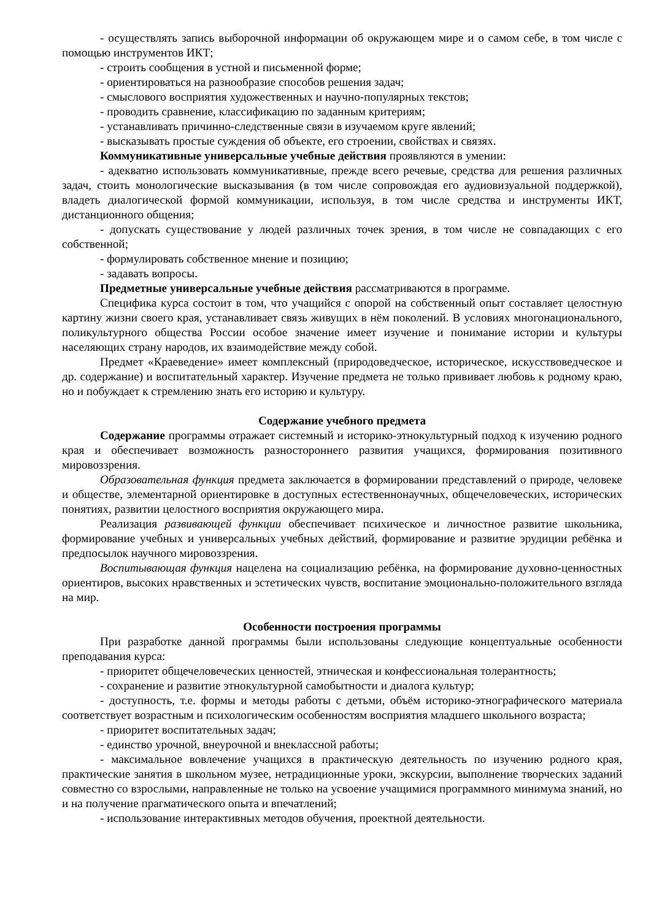- осуществлять запись выборочной информации об окружающем мире и о самом себе, в том числе с помощью инструментов ИКТ;
- строить сообщения в устной и письменной форме;
- ориентироваться на разнообразие способов решения задач;
- смыслового восприятия художественных и научно-популярных текстов;
- проводить сравнение, классификацию по заданным критериям;
- устанавливать причинно-следственные связи в изучаемом круге явлений;
- высказывать простые суждения об объекте, его строении, свойствах и связях.
Коммуникативные универсальные учебные действия проявляются в умении:
- адекватно использовать коммуникативные, прежде всего речевые, средства для решения различных задач, стоить монологические высказывания (в том числе сопровождая его аудиовизуальной поддержкой), владеть диалогической формой коммуникации, используя, в том числе средства и инструменты ИКТ, дистанционного общения;
- допускать существование у людей различных точек зрения, в том числе не совпадающих с его собственной;
- формулировать собственное мнение и позицию;
- задавать вопросы.
Предметные универсальные учебные действия рассматриваются в программе.
Специфика курса состоит в том, что учащийся с опорой на собственный опыт составляет целостную картину жизни своего края, устанавливает связь живущих в нём поколений. В условиях многонационального, поликультурного общества России особое значение имеет изучение и понимание истории и культуры населяющих страну народов, их взаимодействие между собой.
Предмет «Краеведение» имеет комплексный (природоведческое, историческое, искусствоведческое и др. содержание) и воспитательный характер. Изучение предмета не только прививает любовь к родному краю, но и побуждает к стремлению знать его историю и культуру.
Содержание учебного предмета
Содержание программы отражает системный и историко-этнокультурный подход к изучению родного края и обеспечивает возможность разностороннего развития учащихся, формирования позитивного мировоззрения.
Образовательная функция предмета заключается в формировании представлений о природе, человеке и обществе, элементарной ориентировке в доступных естественнонаучных, общечеловеческих, исторических понятиях, развитии целостного восприятия окружающего мира.
Реализация развивающей функции обеспечивает психическое и личностное развитие школьника, формирование учебных и универсальных учебных действий, формирование и развитие эрудиции ребёнка и предпосылок научного мировоззрения.
Воспитывающая функция нацелена на социализацию ребёнка, на формирование духовно-ценностных ориентиров, высоких нравственных и эстетических чувств, воспитание эмоционально-положительного взгляда на мир.
Особенности построения программы
При разработке данной программы были использованы следующие концептуальные особенности преподавания курса:
- приоритет общечеловеческих ценностей, этническая и конфессиональная толерантность;
- сохранение и развитие этнокультурной самобытности и диалога культур;
- доступность, т.е. формы и методы работы с детьми, объём историко-этнографического материала соответствует возрастным и психологическим особенностям восприятия младшего школьного возраста;
- приоритет воспитательных задач;
- единство урочной, внеурочной и внеклассной работы;
- максимальное вовлечение учащихся в практическую деятельность по изучению родного края, практические занятия в школьном музее, нетрадиционные уроки, экскурсии, выполнение творческих заданий совместно со взрослыми, направленные не только на усвоение учащимися программного минимума знаний, но и на получение прагматического опыта и впечатлений;
- использование интерактивных методов обучения, проектной деятельности.